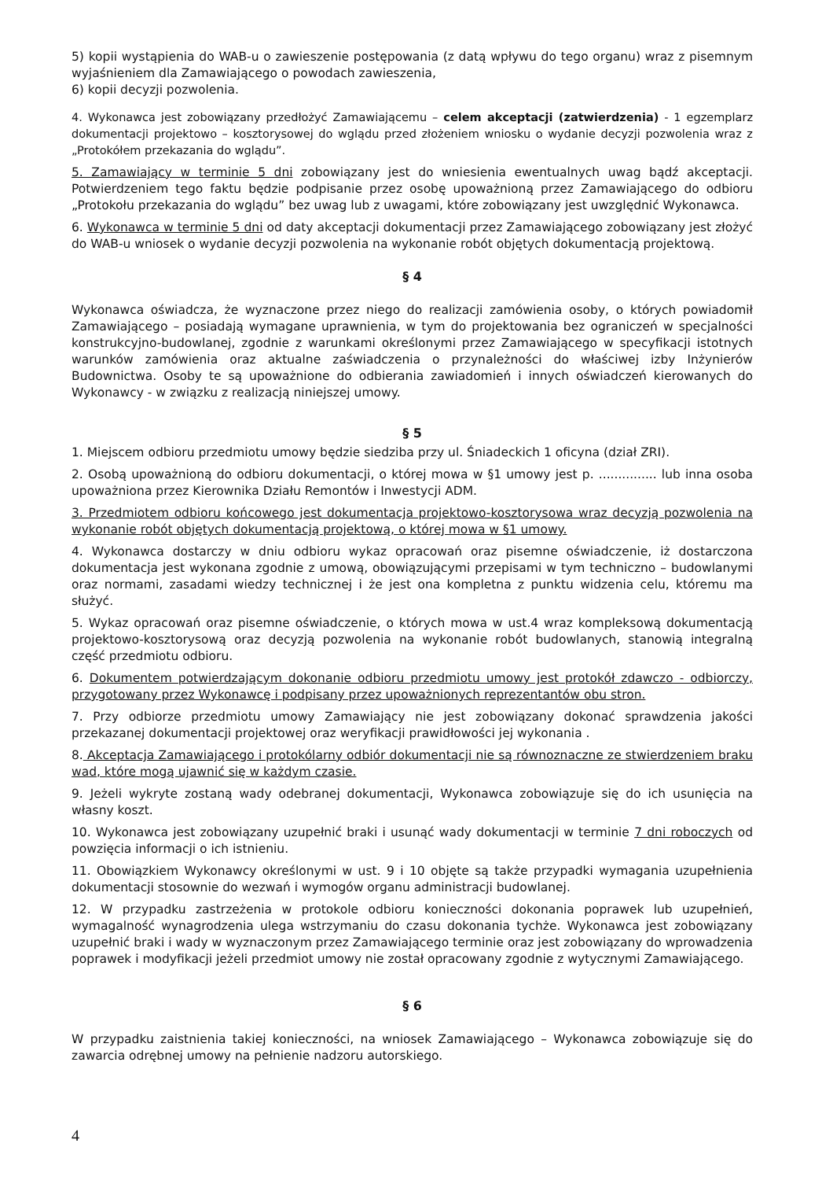5) kopii wystąpienia do WAB-u o zawieszenie postępowania (z datą wpływu do tego organu) wraz z pisemnym wyjaśnieniem dla Zamawiającego o powodach zawieszenia,
6) kopii decyzji pozwolenia.
4. Wykonawca jest zobowiązany przedłożyć Zamawiającemu – celem akceptacji (zatwierdzenia) - 1 egzemplarz dokumentacji projektowo – kosztorysowej do wglądu przed złożeniem wniosku o wydanie decyzji pozwolenia wraz z „Protokółem przekazania do wglądu”.
5. Zamawiający w terminie 5 dni zobowiązany jest do wniesienia ewentualnych uwag bądź akceptacji. Potwierdzeniem tego faktu będzie podpisanie przez osobę upoważnioną przez Zamawiającego do odbioru „Protokołu przekazania do wglądu” bez uwag lub z uwagami, które zobowiązany jest uwzględnić Wykonawca.
6. Wykonawca w terminie 5 dni od daty akceptacji dokumentacji przez Zamawiającego zobowiązany jest złożyć do WAB-u wniosek o wydanie decyzji pozwolenia na wykonanie robót objętych dokumentacją projektową.
§ 4
Wykonawca oświadcza, że wyznaczone przez niego do realizacji zamówienia osoby, o których powiadomił Zamawiającego – posiadają wymagane uprawnienia, w tym do projektowania bez ograniczeń w specjalności konstrukcyjno-budowlanej, zgodnie z warunkami określonymi przez Zamawiającego w specyfikacji istotnych warunków zamówienia oraz aktualne zaświadczenia o przynależności do właściwej izby Inżynierów Budownictwa. Osoby te są upoważnione do odbierania zawiadomień i innych oświadczeń kierowanych do Wykonawcy - w związku z realizacją niniejszej umowy.
§ 5
1. Miejscem odbioru przedmiotu umowy będzie siedziba przy ul. Śniadeckich 1 oficyna (dział ZRI).
2. Osobą upoważnioną do odbioru dokumentacji, o której mowa w §1 umowy jest p. ............... lub inna osoba upoważniona przez Kierownika Działu Remontów i Inwestycji ADM.
3. Przedmiotem odbioru końcowego jest dokumentacja projektowo-kosztorysowa wraz decyzją pozwolenia na wykonanie robót objętych dokumentacją projektową, o której mowa w §1 umowy.
4. Wykonawca dostarczy w dniu odbioru wykaz opracowań oraz pisemne oświadczenie, iż dostarczona dokumentacja jest wykonana zgodnie z umową, obowiązującymi przepisami w tym techniczno – budowlanymi oraz normami, zasadami wiedzy technicznej i że jest ona kompletna z punktu widzenia celu, któremu ma służyć.
5. Wykaz opracowań oraz pisemne oświadczenie, o których mowa w ust.4 wraz kompleksową dokumentacją projektowo-kosztorysową oraz decyzją pozwolenia na wykonanie robót budowlanych, stanowią integralną część przedmiotu odbioru.
6. Dokumentem potwierdzającym dokonanie odbioru przedmiotu umowy jest protokół zdawczo - odbiorczy, przygotowany przez Wykonawcę i podpisany przez upoważnionych reprezentantów obu stron.
7. Przy odbiorze przedmiotu umowy Zamawiający nie jest zobowiązany dokonać sprawdzenia jakości przekazanej dokumentacji projektowej oraz weryfikacji prawidłowości jej wykonania .
8. Akceptacja Zamawiającego i protokólarny odbiór dokumentacji nie są równoznaczne ze stwierdzeniem braku wad, które mogą ujawnić się w każdym czasie.
9. Jeżeli wykryte zostaną wady odebranej dokumentacji, Wykonawca zobowiązuje się do ich usunięcia na własny koszt.
10. Wykonawca jest zobowiązany uzupełnić braki i usunąć wady dokumentacji w terminie 7 dni roboczych od powzięcia informacji o ich istnieniu.
11. Obowiązkiem Wykonawcy określonymi w ust. 9 i 10 objęte są także przypadki wymagania uzupełnienia dokumentacji stosownie do wezwań i wymogów organu administracji budowlanej.
12. W przypadku zastrzeżenia w protokole odbioru konieczności dokonania poprawek lub uzupełnień, wymagalność wynagrodzenia ulega wstrzymaniu do czasu dokonania tychże. Wykonawca jest zobowiązany uzupełnić braki i wady w wyznaczonym przez Zamawiającego terminie oraz jest zobowiązany do wprowadzenia poprawek i modyfikacji jeżeli przedmiot umowy nie został opracowany zgodnie z wytycznymi Zamawiającego.
§ 6
W przypadku zaistnienia takiej konieczności, na wniosek Zamawiającego – Wykonawca zobowiązuje się do zawarcia odrębnej umowy na pełnienie nadzoru autorskiego.
4